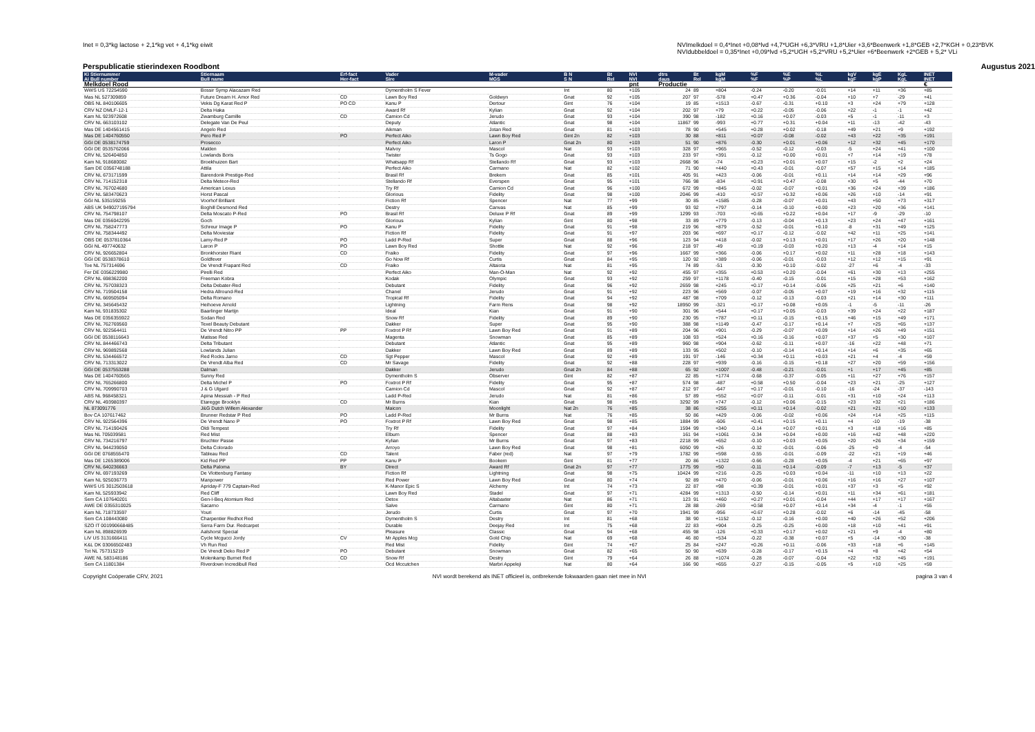Inet = 0,3*kg lactose + 2,1*kg vet + 4,1*kg eiwit
NVImelkdoel = 0,4*Inet +0,08*lvd +4,7*UGH +6,3*VRU +1,8*Uier +3,6*Beenwerk +1,8*GEB +2,7*KGH + 0,23*BVK
NVIdubbeldoel = 0,35*Inet +0,09*lvd +5,2*UGH +5,2*VRU +5,2*Uier +6*Beenwerk +2*GEB + 5,2* VLi
Perspublicatie stierindexen Roodbont Augustus 2021
| Ki Stiernummer | Stiernaam | Erf-fact | Vader | M-vader | B N | Bt | NVI | dtrs | Bt | kgM | %F | %E | %L | kgV | kgE | KgL | INET |
| --- | --- | --- | --- | --- | --- | --- | --- | --- | --- | --- | --- | --- | --- | --- | --- | --- | --- |
| Ai Bull number | Bull name | Her-fact | Sire | MGS | S N | Rel | NVI | daus | Rel | kgM | %F | %P | %L | kgF | kgP | KgL | INET |
| Melkdoel Rood | | | | | | | pnt | Productie | | | | | | | | | € |
| WWS US 72254590 | Bossir Symp Alacazam Red | | Dymentholm S Fever | | Int | 80 | +105 | 24 | 89 | +804 | -0.24 | -0.20 | -0.01 | +14 | +11 | +36 | +85 |
| Mas NL 527309859 | Future Dream H. Amor Red | CD | Lawn Boy Red | Goldwyn | Gnat | 92 | +105 | 207 | 97 | -578 | +0.47 | +0.36 | -0.04 | +10 | +7 | -29 | +41 |
| OBS NL 840106605 | Vekis Dg Karat Red P | PO CD | Kanu P | Dertour | Gint | 76 | +104 | 19 | 85 | +1513 | -0.67 | -0.31 | +0.10 | +3 | +24 | +79 | +128 |
| CRV NZ DMLF-12-1 | Delta Haka | | Award Rf | Kylian | Gnat | 92 | +104 | 202 | 97 | +79 | +0.22 | -0.05 | -0.06 | +22 | -1 | -1 | +42 |
| Kam NL 923972608 | Zwamburg Camille | CD | Camion Cd | Jerudo | Gnat | 93 | +104 | 390 | 98 | -182 | +0.16 | +0.07 | -0.03 | +5 | -1 | -11 | +3 |
| CRV NL 663103102 | Delegate Van De Peul | | Deputy | Atlantic | Gnat | 98 | +104 | 11867 | 99 | -993 | +0.77 | +0.31 | +0.04 | +11 | -13 | -42 | -43 |
| Mas DE 1404561415 | Angelo Red | | Aikman | Jotan Red | Gnat | 81 | +103 | 78 | 90 | +545 | +0.28 | +0.02 | -0.18 | +49 | +21 | +9 | +192 |
| Mas DE 1404760550 | Pero Red P | PO | Perfect Aiko | Lawn Boy Red | Gint 2n | 82 | +103 | 30 | 88 | +811 | +0.07 | -0.08 | -0.02 | +43 | +22 | +35 | +191 |
| GGI DE 0538174759 | Prosecco | | Perfect Aiko | Laron P | Gnat 2n | 80 | +103 | 51 | 90 | +876 | -0.30 | +0.01 | +0.06 | +12 | +32 | +45 | +170 |
| GGI DE 0535762066 | Malden | | Malvoy | Mascol | Nat | 93 | +103 | 328 | 97 | +965 | -0.52 | -0.12 | -0.03 | -5 | +24 | +41 | +100 |
| CRV NL 526404850 | Lowlands Boris | | Twister | Ts Gogo | Gnat | 93 | +103 | 233 | 97 | +391 | -0.12 | +0.00 | +0.01 | +7 | +14 | +19 | +78 |
| Kam NL 918680082 | Broekhuizen Bart | | Whatsapp Rf | Stellando Rf | Gnat | 93 | +103 | 2668 | 96 | -74 | +0.23 | +0.01 | +0.07 | +15 | -2 | +2 | +24 |
| Sam DE 0356748188 | Attila | | Perfect Aiko | Carmano | Nat | 82 | +102 | 71 | 90 | +440 | +0.43 | -0.01 | -0.07 | +57 | +15 | +14 | +185 |
| CRV NL 673171599 | Barendonk Prestige-Red | | Brasil Rf | Brekem | Gnat | 85 | +101 | 405 | 91 | +423 | -0.06 | -0.01 | +0.11 | +14 | +14 | +29 | +96 |
| CRV NL 714152318 | Delta Meteor-Red | | Stellando Rf | Everspen | Gnat | 95 | +101 | 766 | 98 | -834 | +0.91 | +0.47 | -0.08 | +30 | +5 | -44 | +70 |
| CRV NL 767024680 | American Lexus | | Try Rf | Camion Cd | Gnat | 96 | +100 | 672 | 99 | +845 | -0.02 | -0.07 | +0.01 | +36 | +24 | +39 | +186 |
| CRV NL 583470623 | Horst Pascal | | Glorious | Fidelity | Gnat | 98 | +100 | 2046 | 99 | -410 | +0.57 | +0.32 | +0.06 | +26 | +10 | -14 | +91 |
| GGI NL 535159255 | Voorhof Brilliant | | Fiction Rf | Spencer | Nat | 77 | +99 | 30 | 85 | +1585 | -0.28 | -0.07 | +0.01 | +43 | +50 | +73 | +317 |
| ABS UK 949027195794 | Boghill Desmond Red | | Destry | Canvas | Nat | 85 | +99 | 93 | 92 | +797 | -0.14 | -0.10 | +0.00 | +23 | +20 | +36 | +141 |
| CRV NL 754798107 | Delta Moscato P-Red | PO | Brasil Rf | Deluxe P Rf | Gnat | 89 | +99 | 1299 | 93 | -703 | +0.65 | +0.22 | +0.04 | +17 | -9 | -29 | -10 |
| Mas DE 0356042295 | Goch | | Glorious | Kylian | Gint | 80 | +98 | 33 | 89 | +779 | -0.13 | -0.04 | +0.13 | +23 | +24 | +47 | +161 |
| CRV NL 758247773 | Schreur Image P | PO | Kanu P | Fidelity | Gnat | 91 | +98 | 219 | 96 | +879 | -0.52 | -0.01 | +0.10 | -8 | +31 | +49 | +125 |
| CRV NL 758344492 | Delta Moviestar | | Fiction Rf | Fidelity | Gnat | 91 | +97 | 203 | 96 | +697 | +0.17 | -0.12 | -0.02 | +42 | +11 | +25 | +141 |
| OBS DE 0537810364 | Lamy-Red P | PO | Ladd P-Red | Super | Gnat | 88 | +96 | 123 | 94 | +418 | -0.02 | +0.13 | +0.01 | +17 | +26 | +20 | +148 |
| GGI NL 497740632 | Laron P | PO | Lawn Boy Red | Shottle | Nat | 92 | +96 | 218 | 97 | -49 | +0.19 | -0.03 | +0.20 | +13 | -4 | +14 | +15 |
| CRV NL 926652804 | Bronkhorster Riant | CD | Fraiko | Fidelity | Gnat | 97 | +96 | 1667 | 99 | +366 | -0.06 | +0.17 | +0.02 | +11 | +28 | +18 | +143 |
| GGI DE 0538378610 | Goldfever | | Go Now Rf | Curtis | Gnat | 84 | +95 | 120 | 92 | +389 | -0.06 | -0.01 | -0.03 | +12 | +12 | +15 | +91 |
| Toe NL 757314696 | De Vrendt Frapant Red | CD | Fraiko | Altaiota | Nat | 81 | +95 | 74 | 89 | -51 | -0.30 | +0.10 | -0.02 | -27 | +6 | -4 | -33 |
| Fer DE 0356229980 | Pirelli Red | | Perfect Aiko | Man-O-Man | Nat | 92 | +92 | 455 | 97 | +355 | +0.53 | +0.20 | -0.04 | +61 | +30 | +13 | +255 |
| CRV NL 698362200 | Freeman Kobra | | Kodak | Olympic | Gnat | 93 | +92 | 259 | 97 | +1178 | -0.40 | -0.15 | -0.01 | +15 | +28 | +53 | +162 |
| CRV NL 757038323 | Delta Debater-Red | | Debutant | Fidelity | Gnat | 96 | +92 | 2659 | 98 | +245 | +0.17 | +0.14 | -0.06 | +25 | +21 | +6 | +140 |
| CRV NL 719504158 | Hedra Allround-Red | | Chanel | Jerudo | Gnat | 91 | +92 | 223 | 96 | +569 | -0.07 | -0.05 | +0.07 | +19 | +16 | +32 | +115 |
| CRV NL 669505094 | Delta Romano | | Tropical Rf | Fidelity | Gnat | 94 | +92 | 487 | 98 | +709 | -0.12 | -0.13 | -0.03 | +21 | +14 | +30 | +111 |
| CRV NL 345645432 | Heihoeve Arnold | | Lightning | Farm Rens | Gnat | 98 | +92 | 18950 | 99 | -321 | +0.17 | +0.08 | +0.05 | -1 | -5 | -11 | -26 |
| Kam NL 931835302 | Baarlinger Martijn | | Ideal | Kian | Gnat | 91 | +90 | 301 | 96 | +544 | +0.17 | +0.05 | -0.03 | +39 | +24 | +22 | +187 |
| Mas DE 0356355922 | Sodan Red | | Snow Rf | Fidelity | Gnat | 89 | +90 | 230 | 95 | +787 | +0.11 | -0.15 | +0.15 | +46 | +15 | +49 | +171 |
| CRV NL 762769560 | Texel Beauty Debutant | | Dakker | Super | Gnat | 95 | +90 | 388 | 98 | +1149 | -0.47 | -0.17 | +0.14 | +7 | +25 | +65 | +137 |
| CRV NL 922564411 | De Vrendt Nitro PP | PP | Foxtrot P Rf | Lawn Boy Red | Gnat | 91 | +89 | 204 | 96 | +901 | -0.29 | -0.07 | +0.09 | +14 | +26 | +49 | +151 |
| GGI DE 0538116643 | Matisse Red | | Magenta | Snowman | Gnat | 85 | +89 | 108 | 93 | +524 | +0.16 | -0.16 | +0.07 | +37 | +5 | +30 | +107 |
| CRV NL 844466743 | Delta Tributant | | Debutant | Atlantic | Gnat | 95 | +89 | 960 | 98 | +904 | -0.62 | -0.11 | +0.07 | -16 | +22 | +48 | +71 |
| CRV NL 969892568 | Lowlands Julian | | Dakker | Lawn Boy Red | Gnat | 89 | +89 | 133 | 95 | +502 | -0.10 | -0.14 | +0.14 | +14 | +6 | +35 | +65 |
| CRV NL 534466572 | Red Rocks Jarno | CD | Sgt Pepper | Mascol | Gnat | 92 | +89 | 191 | 97 | -146 | +0.34 | +0.11 | +0.03 | +21 | +4 | -4 | +59 |
| CRV NL 713313022 | De Vrendt Alba Red | CD | Mr Savage | Fidelity | Gnat | 92 | +88 | 228 | 97 | +939 | -0.16 | -0.15 | +0.18 | +27 | +20 | +59 | +156 |
| GGI DE 0537553288 | Dalman | | Dakker | Jerudo | Gnat 2n | 84 | +88 | 65 | 92 | +1007 | -0.48 | -0.21 | -0.01 | +1 | +17 | +45 | +85 |
| Mas DE 1404760565 | Sunny Red | | Dymentholm S | Observer | Gint | 82 | +87 | 22 | 85 | +1774 | -0.68 | -0.37 | -0.05 | +11 | +27 | +76 | +157 |
| CRV NL 765266800 | Delta Michel P | PO | Foxtrot P Rf | Fidelity | Gnat | 95 | +87 | 574 | 98 | -487 | +0.58 | +0.50 | -0.04 | +23 | +21 | -25 | +127 |
| CRV NL 709990703 | J & G Ulgard | | Camion Cd | Mascol | Gnat | 92 | +87 | 212 | 97 | -647 | +0.17 | -0.01 | -0.10 | -16 | -24 | -37 | -143 |
| ABS NL 968458321 | Apina Messiah - P Red | | Ladd P-Red | Jerudo | Nat | 81 | +86 | 57 | 89 | +552 | +0.07 | -0.11 | -0.01 | +31 | +10 | +24 | +113 |
| CRV NL 493980397 | Etaregge Brooklyn | CD | Mr Burns | Kian | Gnat | 98 | +85 | 3292 | 99 | +747 | -0.12 | +0.06 | -0.15 | +23 | +32 | +21 | +186 |
| NL 873091776 | J&G Dutch Willem Alexander | | Maicon | Moonlight | Nat 2n | 76 | +85 | 38 | 86 | +255 | +0.11 | +0.14 | -0.02 | +21 | +21 | +10 | +133 |
| Bov CA 107617462 | Brunner Redstar P Red | PO | Ladd P-Red | Mr Burns | Nat | 76 | +85 | 50 | 86 | +429 | -0.06 | -0.02 | +0.06 | +24 | +14 | +25 | +115 |
| CRV NL 922564396 | De Vrendt Nano P | PO | Foxtrot P Rf | Lawn Boy Red | Gnat | 98 | +85 | 1884 | 99 | -606 | +0.41 | +0.15 | +0.11 | +4 | -10 | -19 | -38 |
| CRV NL 714190426 | Oldi Tempest | | Try Rf | Fidelity | Gnat | 97 | +84 | 1594 | 99 | +340 | -0.14 | +0.07 | +0.01 | +3 | +18 | +16 | +85 |
| Mas NL 705039581 | Red Mist | | Elburn | Spencer | Gnat | 88 | +83 | 161 | 94 | +1061 | -0.34 | +0.04 | +0.00 | +16 | +42 | +48 | +220 |
| CRV NL 734216797 | Bruchter Passe | | Kylian | Mr Burns | Gnat | 97 | +83 | 2218 | 99 | +652 | -0.10 | +0.03 | +0.05 | +20 | +26 | +34 | +159 |
| CRV NL 944239050 | Delta Colorado | | Arroyo | Lawn Boy Red | Gnat | 98 | +81 | 6050 | 99 | +26 | -0.32 | -0.01 | -0.06 | -25 | +0 | -4 | -54 |
| GGI DE 0768555470 | Tableau Red | CD | Talent | Faber (red) | Nat | 97 | +79 | 1782 | 99 | +598 | -0.55 | -0.01 | -0.09 | -22 | +21 | +19 | +46 |
| Mas DE 1265389006 | Kid Red PP | PP | Kanu P | Bookem | Gint | 81 | +77 | 20 | 86 | +1322 | -0.66 | -0.28 | +0.05 | -4 | +21 | +65 | +97 |
| CRV NL 640236663 | Delta Paloma | BY | Direct | Award Rf | Gnat 2n | 97 | +77 | 1775 | 99 | +50 | -0.11 | +0.14 | -0.09 | -7 | +13 | -5 | +37 |
| CRV NL 697193269 | De Vlottenburg Fantasy | | Fiction Rf | Lightning | Gnat | 98 | +75 | 10424 | 99 | +216 | -0.25 | +0.03 | +0.04 | -11 | +10 | +13 | +22 |
| Kam NL 925036773 | Manpower | | Red Power | Lawn Boy Red | Gnat | 80 | +74 | 92 | 89 | +470 | -0.06 | -0.01 | +0.06 | +16 | +16 | +27 | +107 |
| WWS US 3012503618 | Apriday-F 779 Captain-Red | | K-Manor Epic S | Alchemy | Int | 74 | +73 | 22 | 87 | +98 | +0.39 | -0.01 | +0.01 | +37 | +3 | +5 | +92 |
| Kam NL 525933942 | Red Cliff | | Lawn Boy Red | Stadel | Gnat | 97 | +71 | 4284 | 99 | +1313 | -0.50 | -0.14 | +0.01 | +11 | +34 | +61 | +181 |
| Sem CA 107640201 | Gen-I-Beq Atomium Red | | Detox | Altabaxter | Nat | 86 | +71 | 123 | 91 | +460 | +0.27 | +0.01 | -0.04 | +44 | +17 | +17 | +167 |
| AWE DE 0355310025 | Sacarno | | Salve | Carmano | Gint | 80 | +71 | 28 | 88 | -269 | +0.58 | +0.07 | +0.14 | +34 | -4 | -1 | +55 |
| Kam NL 718733597 | Youri | | Jerudo | Curtis | Gnat | 97 | +70 | 1941 | 99 | -956 | +0.67 | +0.28 | -0.02 | +6 | -14 | -45 | -58 |
| Sem CA 108443080 | Charpentier Redhot Red | | Dymentholm S | Destry | Int | 81 | +68 | 38 | 90 | +1152 | -0.12 | -0.16 | +0.00 | +40 | +26 | +52 | +206 |
| SZO IT 001990668485 | Serra Farm Dur. Redcarpet | | Durable | Deejay Red | Int | 75 | +68 | 22 | 83 | +904 | -0.25 | -0.25 | +0.00 | +18 | +10 | +41 | +91 |
| Kam NL 898826939 | Aalshorst Special | | Pleasure | Classic | Gnat | 94 | +68 | 455 | 98 | -126 | +0.33 | +0.17 | +0.02 | +21 | +9 | -4 | +80 |
| LIV US 3131666411 | Cycle Mcgucci Jordy | CV | Mr Apples Mcg | Gold Chip | Nat | 69 | +68 | 46 | 80 | +534 | -0.22 | -0.38 | +0.07 | +5 | -14 | +30 | -38 |
| K&L DK 03066502483 | Vh Run Red | | Red Mist | Fidelity | Gint | 74 | +67 | 25 | 84 | +247 | +0.26 | +0.11 | -0.06 | +33 | +18 | +6 | +145 |
| Tot NL 757315219 | De Vrendt Deko Red P | PO | Debutant | Snowman | Gnat | 82 | +65 | 50 | 90 | +639 | -0.28 | -0.17 | +0.15 | +4 | +8 | +42 | +54 |
| AWE NL 583148186 | Molenkamp Burnet Red | CD | Snow Rf | Destry | Gint | 79 | +64 | 26 | 88 | +1074 | -0.28 | -0.07 | -0.04 | +22 | +32 | +45 | +191 |
| Sem CA 11801384 | Riverdown Incredibull Red | | Ocd Mccutchen | Marbri Appeleji | Nat | 80 | +64 | 166 | 90 | +655 | -0.27 | -0.15 | -0.05 | +5 | +10 | +25 | +59 |
Copyright Coöperatie CRV, 2021 NVI wordt berekend als INET officieel is, ontbrekende fokwaarden gaan niet mee in NVI
pagina 3 van 4